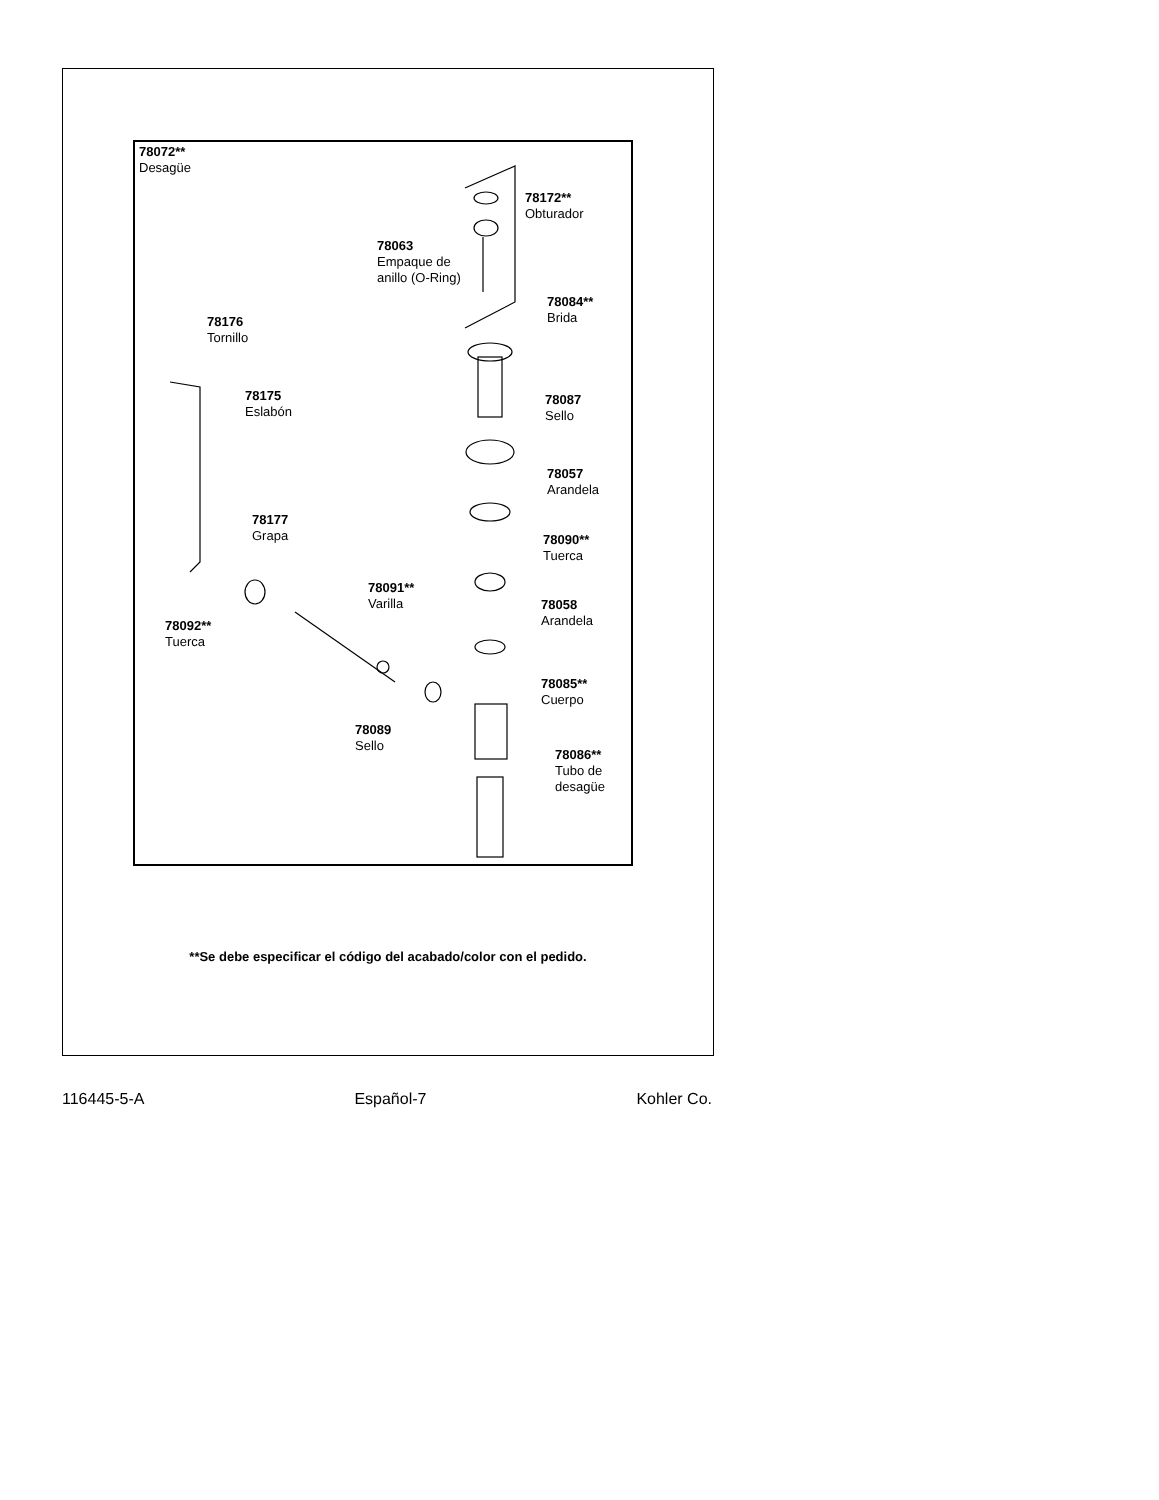78072**
Desagüe
78172**
Obturador
78063
Empaque de
anillo (O-Ring)
78084**
Brida
78176
Tornillo
78087
Sello
78175
Eslabón
78057
Arandela
78177
Grapa
78090**
Tuerca
78091**
Varilla
78058
Arandela
78092**
Tuerca
78085**
Cuerpo
78089
Sello
78086**
Tubo de
desagüe
**Se debe especificar el código del acabado/color con el pedido.
116445-5-A Español-7 Kohler Co.